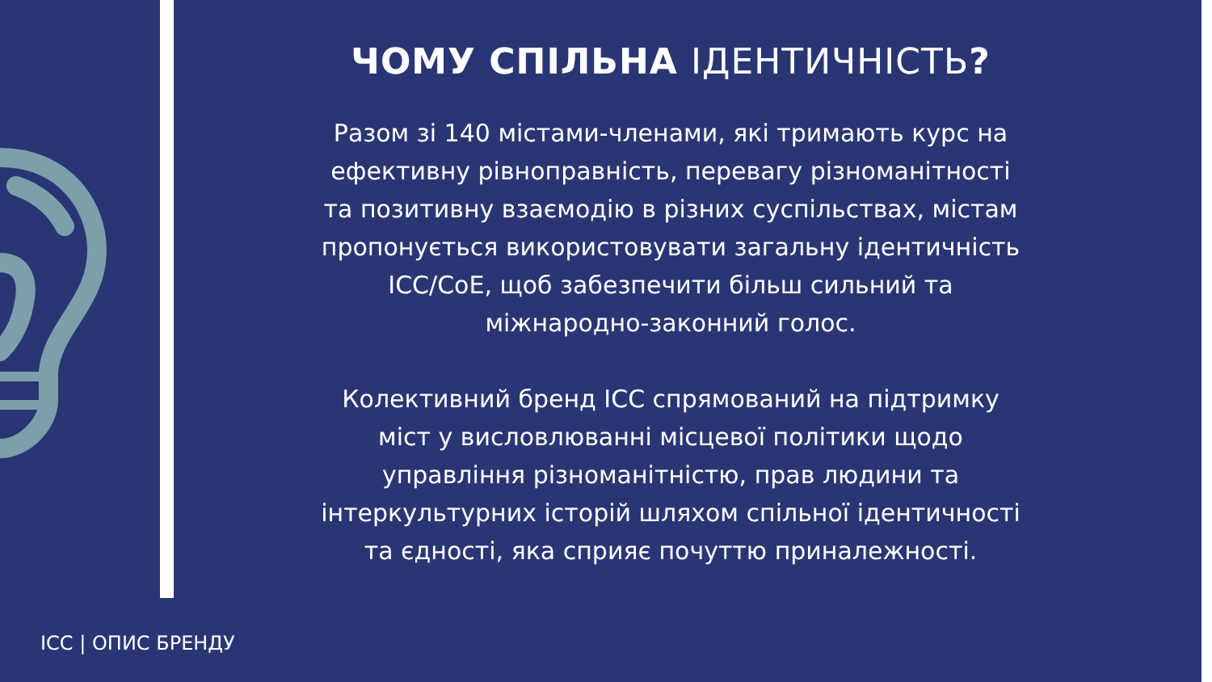ЧОМУ СПІЛЬНА ІДЕНТИЧНІСТЬ?
Разом зі 140 містами-членами, які тримають курс на ефективну рівноправність, перевагу різноманітності та позитивну взаємодію в різних суспільствах, містам пропонується використовувати загальну ідентичність ICC/CoE, щоб забезпечити більш сильний та міжнародно-законний голос.
Колективний бренд ICC спрямований на підтримку міст у висловлюванні місцевої політики щодо управління різноманітністю, прав людини та інтеркультурних історій шляхом спільної ідентичності та єдності, яка сприяє почуттю приналежності.
ICC | ОПИС БРЕНДУ